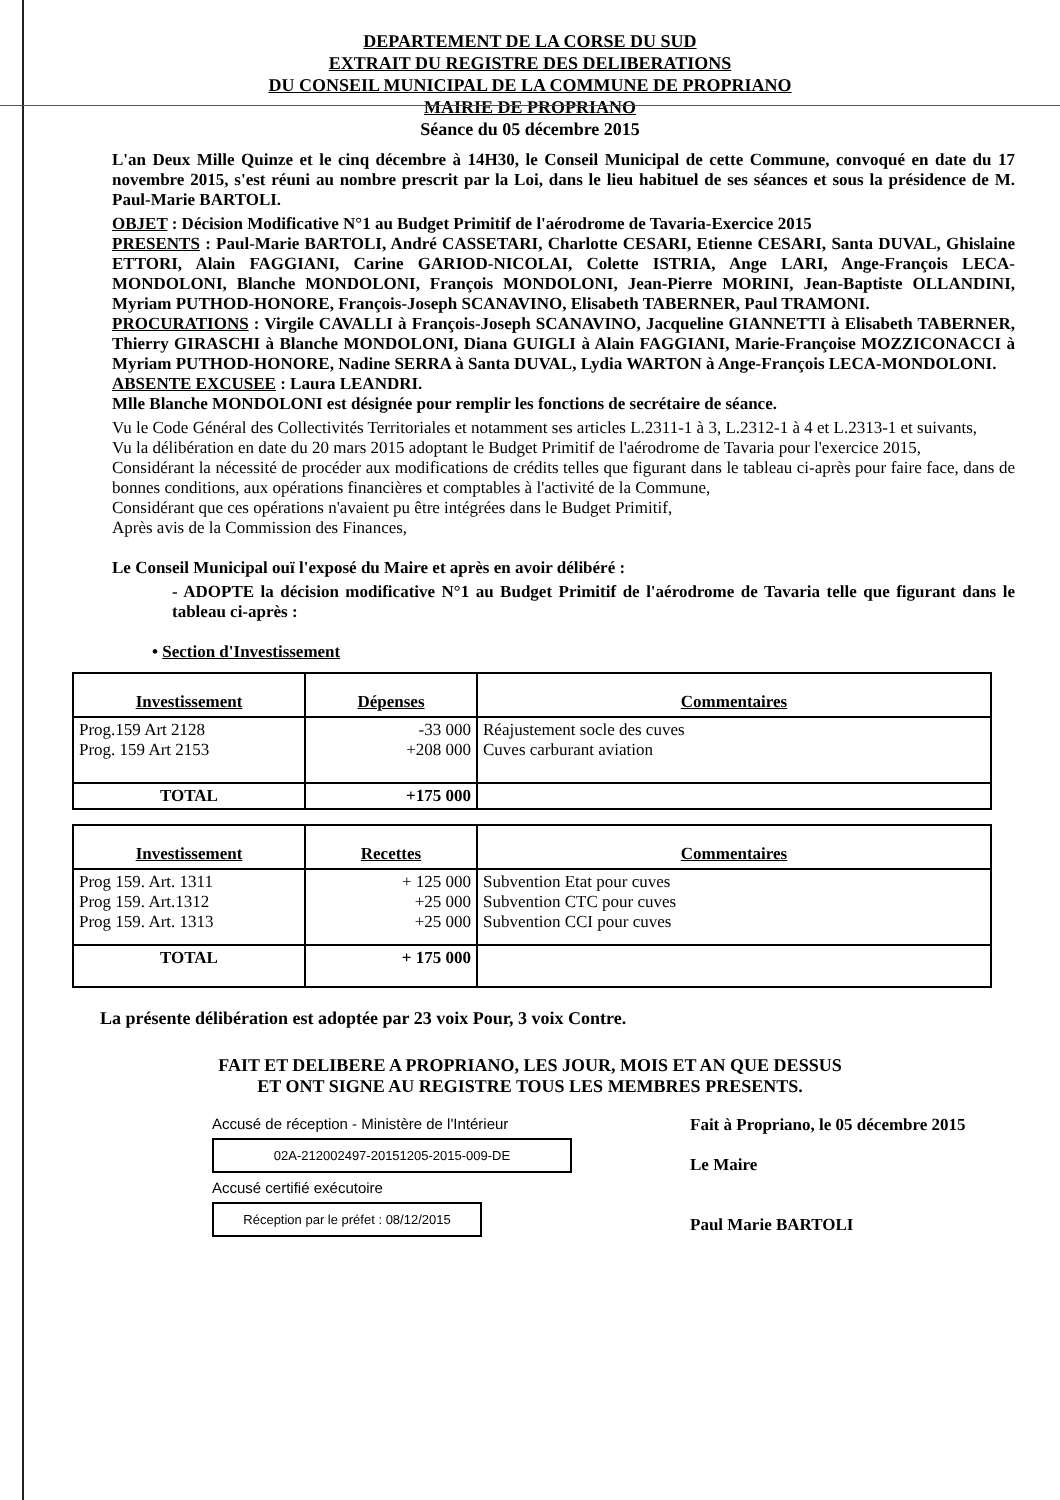DEPARTEMENT DE LA CORSE DU SUD
EXTRAIT DU REGISTRE DES DELIBERATIONS
DU CONSEIL MUNICIPAL DE LA COMMUNE DE PROPRIANO
MAIRIE DE PROPRIANO
Séance du 05 décembre 2015
L'an Deux Mille Quinze et le cinq décembre à 14H30, le Conseil Municipal de cette Commune, convoqué en date du 17 novembre 2015, s'est réuni au nombre prescrit par la Loi, dans le lieu habituel de ses séances et sous la présidence de M. Paul-Marie BARTOLI.
OBJET : Décision Modificative N°1 au Budget Primitif de l'aérodrome de Tavaria-Exercice 2015
PRESENTS : Paul-Marie BARTOLI, André CASSETARI, Charlotte CESARI, Etienne CESARI, Santa DUVAL, Ghislaine ETTORI, Alain FAGGIANI, Carine GARIOD-NICOLAI, Colette ISTRIA, Ange LARI, Ange-François LECA-MONDOLONI, Blanche MONDOLONI, François MONDOLONI, Jean-Pierre MORINI, Jean-Baptiste OLLANDINI, Myriam PUTHOD-HONORE, François-Joseph SCANAVINO, Elisabeth TABERNER, Paul TRAMONI.
PROCURATIONS : Virgile CAVALLI à François-Joseph SCANAVINO, Jacqueline GIANNETTI à Elisabeth TABERNER, Thierry GIRASCHI à Blanche MONDOLONI, Diana GUIGLI à Alain FAGGIANI, Marie-Françoise MOZZICONACCI à Myriam PUTHOD-HONORE, Nadine SERRA à Santa DUVAL, Lydia WARTON à Ange-François LECA-MONDOLONI.
ABSENTE EXCUSEE : Laura LEANDRI.
Mlle Blanche MONDOLONI est désignée pour remplir les fonctions de secrétaire de séance.
Vu le Code Général des Collectivités Territoriales et notamment ses articles L.2311-1 à 3, L.2312-1 à 4 et L.2313-1 et suivants,
Vu la délibération en date du 20 mars 2015 adoptant le Budget Primitif de l'aérodrome de Tavaria pour l'exercice 2015,
Considérant la nécessité de procéder aux modifications de crédits telles que figurant dans le tableau ci-après pour faire face, dans de bonnes conditions, aux opérations financières et comptables à l'activité de la Commune,
Considérant que ces opérations n'avaient pu être intégrées dans le Budget Primitif,
Après avis de la Commission des Finances,
Le Conseil Municipal ouï l'exposé du Maire et après en avoir délibéré :
- ADOPTE la décision modificative N°1 au Budget Primitif de l'aérodrome de Tavaria telle que figurant dans le tableau ci-après :
• Section d'Investissement
| Investissement | Dépenses | Commentaires |
| --- | --- | --- |
| Prog.159 Art 2128 Prog. 159 Art 2153 | -33 000 +208 000 | Réajustement socle des cuves Cuves carburant aviation |
| TOTAL | +175 000 | |
| Investissement | Recettes | Commentaires |
| --- | --- | --- |
| Prog 159. Art. 1311 Prog 159. Art.1312 Prog 159. Art. 1313 | + 125 000 +25 000 +25 000 | Subvention Etat pour cuves Subvention CTC pour cuves Subvention CCI pour cuves |
| TOTAL | + 175 000 | |
La présente délibération est adoptée par 23 voix Pour, 3 voix Contre.
FAIT ET DELIBERE A PROPRIANO, LES JOUR, MOIS ET AN QUE DESSUS
ET ONT SIGNE AU REGISTRE TOUS LES MEMBRES PRESENTS.
Accusé de réception - Ministère de l'Intérieur
02A-212002497-20151205-2015-009-DE
Accusé certifié exécutoire
Réception par le préfet : 08/12/2015
Fait à Propriano, le 05 décembre 2015
Le Maire
Paul Marie BARTOLI